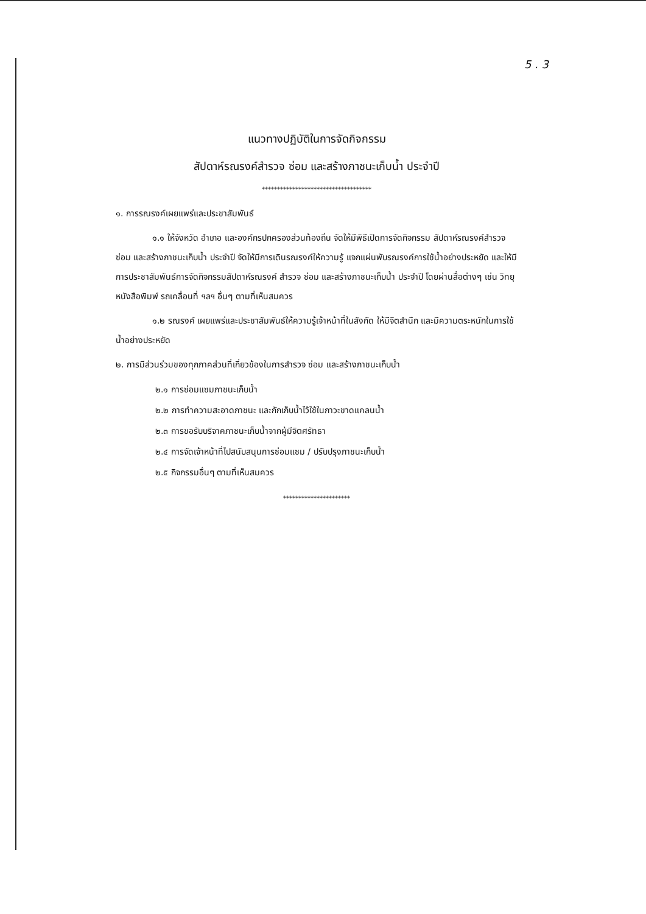5 . 3
แนวทางปฏิบัติในการจัดกิจกรรม
สัปดาห์รณรงค์สำรวจ ซ่อม และสร้างภาชนะเก็บน้ำ ประจำปี
************************************
๑. การรณรงค์เผยแพร่และประชาสัมพันธ์
๑.๑ ให้จังหวัด อำเภอ และองค์กรปกครองส่วนท้องถิ่น จัดให้มีพิธีเปิดการจัดกิจกรรม สัปดาห์รณรงค์สำรวจ ซ่อม และสร้างภาชนะเก็บน้ำ ประจำปี จัดให้มีการเดินรณรงค์ให้ความรู้ แจกแผ่นพับรณรงค์การใช้น้ำอย่างประหยัด และให้มีการประชาสัมพันธ์การจัดกิจกรรมสัปดาห์รณรงค์ สำรวจ ซ่อม และสร้างภาชนะเก็บน้ำ ประจำปี โดยผ่านสื่อต่างๆ เช่น วิทยุ หนังสือพิมพ์ รถเคลื่อนที่ ฯลฯ อื่นๆ ตามที่เห็นสมควร
๑.๒ รณรงค์ เผยแพร่และประชาสัมพันธ์ให้ความรู้เจ้าหน้าที่ในสังกัด ให้มีจิตสำนึก และมีความตระหนักในการใช้น้ำอย่างประหยัด
๒. การมีส่วนร่วมของทุกภาคส่วนที่เกี่ยวข้องในการสำรวจ ซ่อม และสร้างภาชนะเก็บน้ำ
๒.๑ การซ่อมแซมภาชนะเก็บน้ำ
๒.๒ การทำความสะอาดภาชนะ และกักเก็บน้ำไว้ใช้ในภาวะขาดแคลนน้ำ
๒.๓ การขอรับบริจาคภาชนะเก็บน้ำจากผู้มีจิตศรัทธา
๒.๔ การจัดเจ้าหน้าที่ไปสนับสนุนการซ่อมแซม / ปรับปรุงภาชนะเก็บน้ำ
๒.๕ กิจกรรมอื่นๆ ตามที่เห็นสมควร
**********************